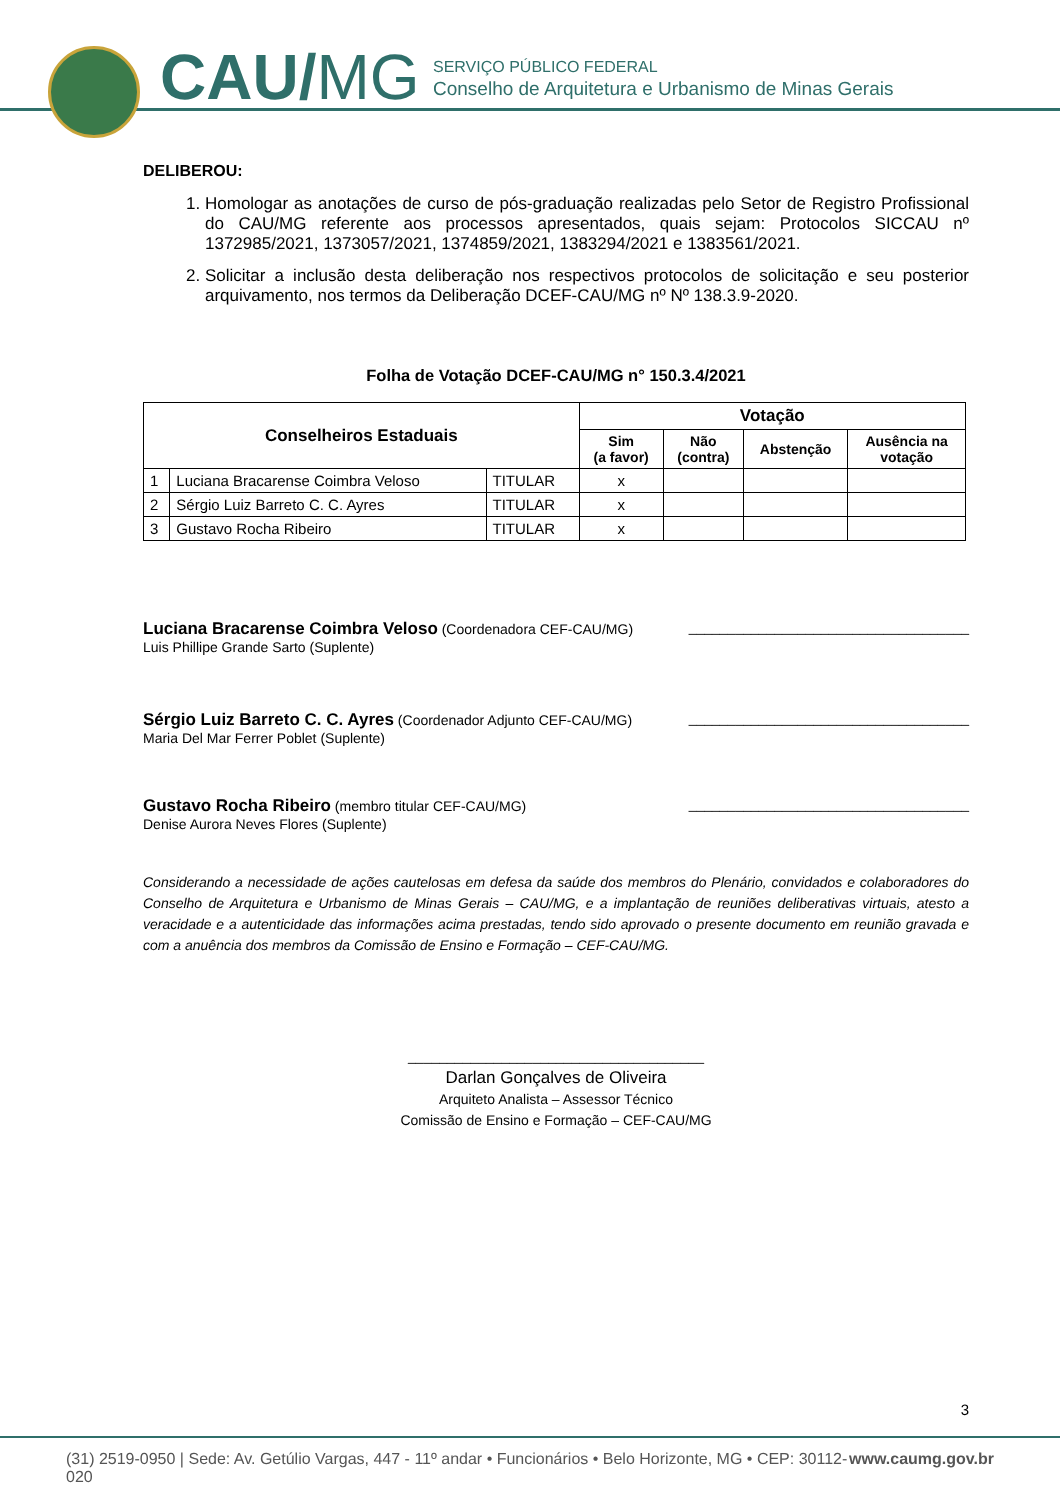CAU/MG
SERVIÇO PÚBLICO FEDERAL
Conselho de Arquitetura e Urbanismo de Minas Gerais
DELIBEROU:
1. Homologar as anotações de curso de pós-graduação realizadas pelo Setor de Registro Profissional do CAU/MG referente aos processos apresentados, quais sejam: Protocolos SICCAU nº 1372985/2021, 1373057/2021, 1374859/2021, 1383294/2021 e 1383561/2021.
2. Solicitar a inclusão desta deliberação nos respectivos protocolos de solicitação e seu posterior arquivamento, nos termos da Deliberação DCEF-CAU/MG nº Nº 138.3.9-2020.
Folha de Votação DCEF-CAU/MG n° 150.3.4/2021
| Conselheiros Estaduais | | | Votação | | | |
| --- | --- | --- | --- | --- | --- | --- |
| | | | Sim (a favor) | Não (contra) | Abstenção | Ausência na votação |
| 1 | Luciana Bracarense Coimbra Veloso | TITULAR | x | | | |
| 2 | Sérgio Luiz Barreto C. C. Ayres | TITULAR | x | | | |
| 3 | Gustavo Rocha Ribeiro | TITULAR | x | | | |
Luciana Bracarense Coimbra Veloso (Coordenadora CEF-CAU/MG)
Luis Phillipe Grande Sarto (Suplente)
____________________________________
Sérgio Luiz Barreto C. C. Ayres (Coordenador Adjunto CEF-CAU/MG)
Maria Del Mar Ferrer Poblet (Suplente)
____________________________________
Gustavo Rocha Ribeiro (membro titular CEF-CAU/MG)
Denise Aurora Neves Flores (Suplente)
____________________________________
Considerando a necessidade de ações cautelosas em defesa da saúde dos membros do Plenário, convidados e colaboradores do Conselho de Arquitetura e Urbanismo de Minas Gerais – CAU/MG, e a implantação de reuniões deliberativas virtuais, atesto a veracidade e a autenticidade das informações acima prestadas, tendo sido aprovado o presente documento em reunião gravada e com a anuência dos membros da Comissão de Ensino e Formação – CEF-CAU/MG.
______________________________________
Darlan Gonçalves de Oliveira
Arquiteto Analista – Assessor Técnico
Comissão de Ensino e Formação – CEF-CAU/MG
3
(31) 2519-0950 | Sede: Av. Getúlio Vargas, 447 - 11º andar • Funcionários • Belo Horizonte, MG • CEP: 30112-020 www.caumg.gov.br